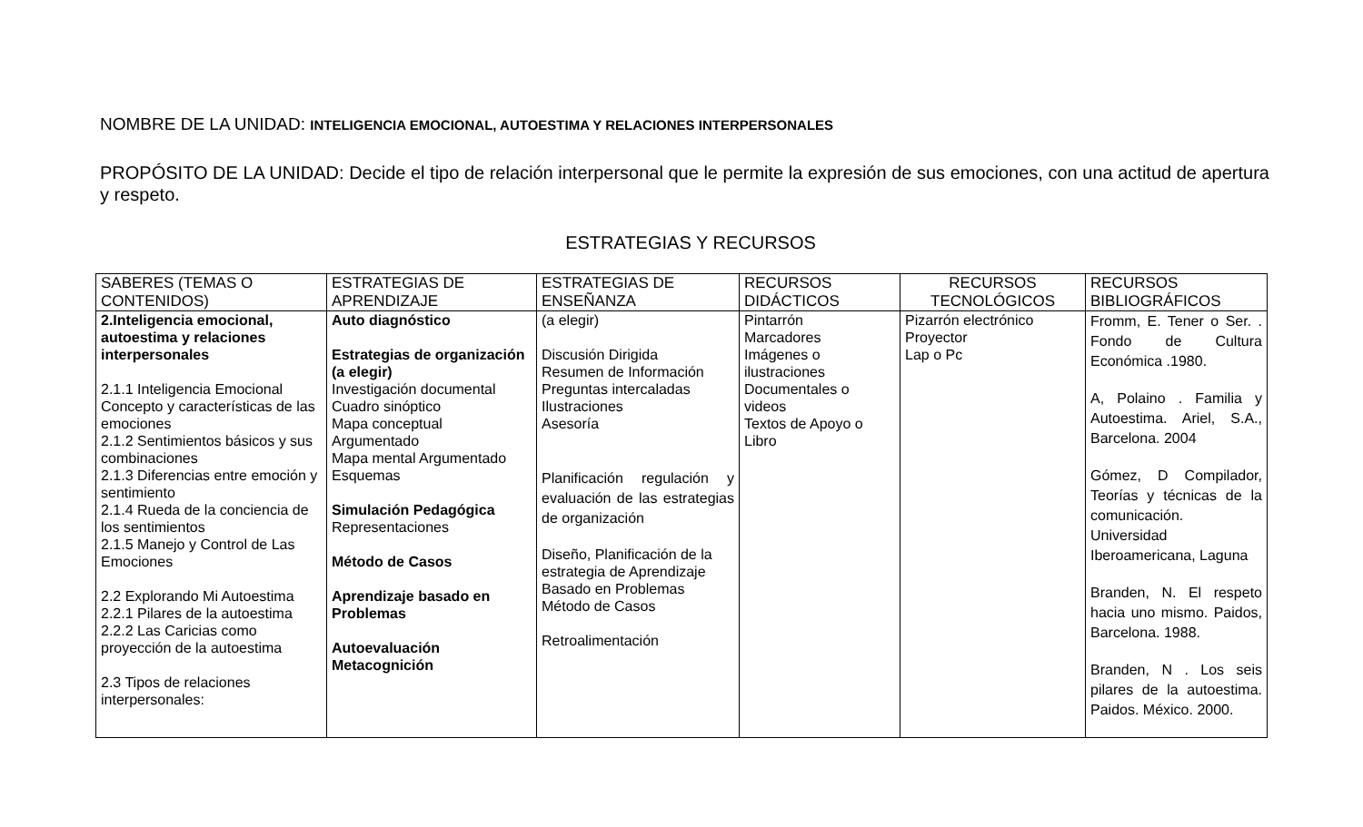NOMBRE DE LA UNIDAD: INTELIGENCIA EMOCIONAL, AUTOESTIMA Y RELACIONES INTERPERSONALES
PROPÓSITO DE LA UNIDAD: Decide el tipo de relación interpersonal que le permite la expresión de sus emociones, con una actitud de apertura y respeto.
ESTRATEGIAS Y RECURSOS
| SABERES (TEMAS O CONTENIDOS) | ESTRATEGIAS DE APRENDIZAJE | ESTRATEGIAS DE ENSEÑANZA | RECURSOS DIDÁCTICOS | RECURSOS TECNOLÓGICOS | RECURSOS BIBLIOGRÁFICOS |
| --- | --- | --- | --- | --- | --- |
| 2.Inteligencia emocional, autoestima y relaciones interpersonales 2.1.1 Inteligencia Emocional Concepto y características de las emociones 2.1.2 Sentimientos básicos y sus combinaciones 2.1.3 Diferencias entre emoción y sentimiento 2.1.4 Rueda de la conciencia de los sentimientos 2.1.5 Manejo y Control de Las Emociones 2.2 Explorando Mi Autoestima 2.2.1 Pilares de la autoestima 2.2.2 Las Caricias como proyección de la autoestima 2.3 Tipos de relaciones interpersonales: | Auto diagnóstico Estrategias de organización (a elegir) Investigación documental Cuadro sinóptico Mapa conceptual Argumentado Mapa mental Argumentado Esquemas Simulación Pedagógica Representaciones Método de Casos Aprendizaje basado en Problemas Autoevaluación Metacognición | (a elegir) Discusión Dirigida Resumen de Información Preguntas intercaladas Ilustraciones Asesoría Planificación regulación y evaluación de las estrategias de organización Diseño, Planificación de la estrategia de Aprendizaje Basado en Problemas Método de Casos Retroalimentación | Pintarrón Marcadores Imágenes o ilustraciones Documentales o videos Textos de Apoyo o Libro | Pizarrón electrónico Proyector Lap o Pc | Fromm, E. Tener o Ser. . Fondo de Cultura Económica .1980. A, Polaino . Familia y Autoestima. Ariel, S.A., Barcelona. 2004 Gómez, D Compilador, Teorías y técnicas de la comunicación. Universidad Iberoamericana, Laguna Branden, N. El respeto hacia uno mismo. Paidos, Barcelona. 1988. Branden, N . Los seis pilares de la autoestima. Paidos. México. 2000. |